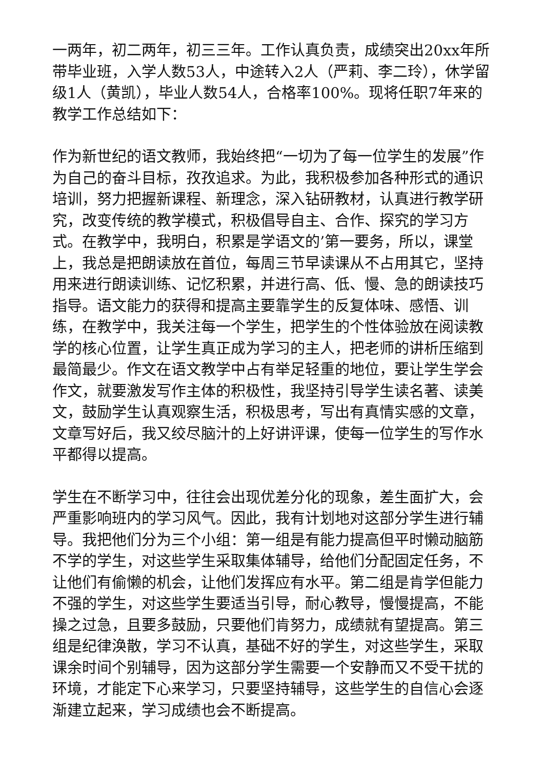一两年，初二两年，初三三年。工作认真负责，成绩突出20xx年所带毕业班，入学人数53人，中途转入2人（严莉、李二玲），休学留级1人（黄凯），毕业人数54人，合格率100%。现将任职7年来的教学工作总结如下：
作为新世纪的语文教师，我始终把“一切为了每一位学生的发展”作为自己的奋斗目标，孜孜追求。为此，我积极参加各种形式的通识培训，努力把握新课程、新理念，深入钻研教材，认真进行教学研究，改变传统的教学模式，积极倡导自主、合作、探究的学习方式。在教学中，我明白，积累是学语文的’第一要务，所以，课堂上，我总是把朗读放在首位，每周三节早读课从不占用其它，坚持用来进行朗读训练、记忆积累，并进行高、低、慢、急的朗读技巧指导。语文能力的获得和提高主要靠学生的反复体味、感悟、训练，在教学中，我关注每一个学生，把学生的个性体验放在阅读教学的核心位置，让学生真正成为学习的主人，把老师的讲析压缩到最简最少。作文在语文教学中占有举足轻重的地位，要让学生学会作文，就要激发写作主体的积极性，我坚持引导学生读名著、读美文，鼓励学生认真观察生活，积极思考，写出有真情实感的文章，文章写好后，我又绞尽脑汁的上好讲评课，使每一位学生的写作水平都得以提高。
学生在不断学习中，往往会出现优差分化的现象，差生面扩大，会严重影响班内的学习风气。因此，我有计划地对这部分学生进行辅导。我把他们分为三个小组：第一组是有能力提高但平时懒动脑筋不学的学生，对这些学生采取集体辅导，给他们分配固定任务，不让他们有偷懒的机会，让他们发挥应有水平。第二组是肯学但能力不强的学生，对这些学生要适当引导，耐心教导，慢慢提高，不能操之过急，且要多鼓励，只要他们肯努力，成绩就有望提高。第三组是纪律涣散，学习不认真，基础不好的学生，对这些学生，采取课余时间个别辅导，因为这部分学生需要一个安静而又不受干扰的环境，才能定下心来学习，只要坚持辅导，这些学生的自信心会逐渐建立起来，学习成绩也会不断提高。